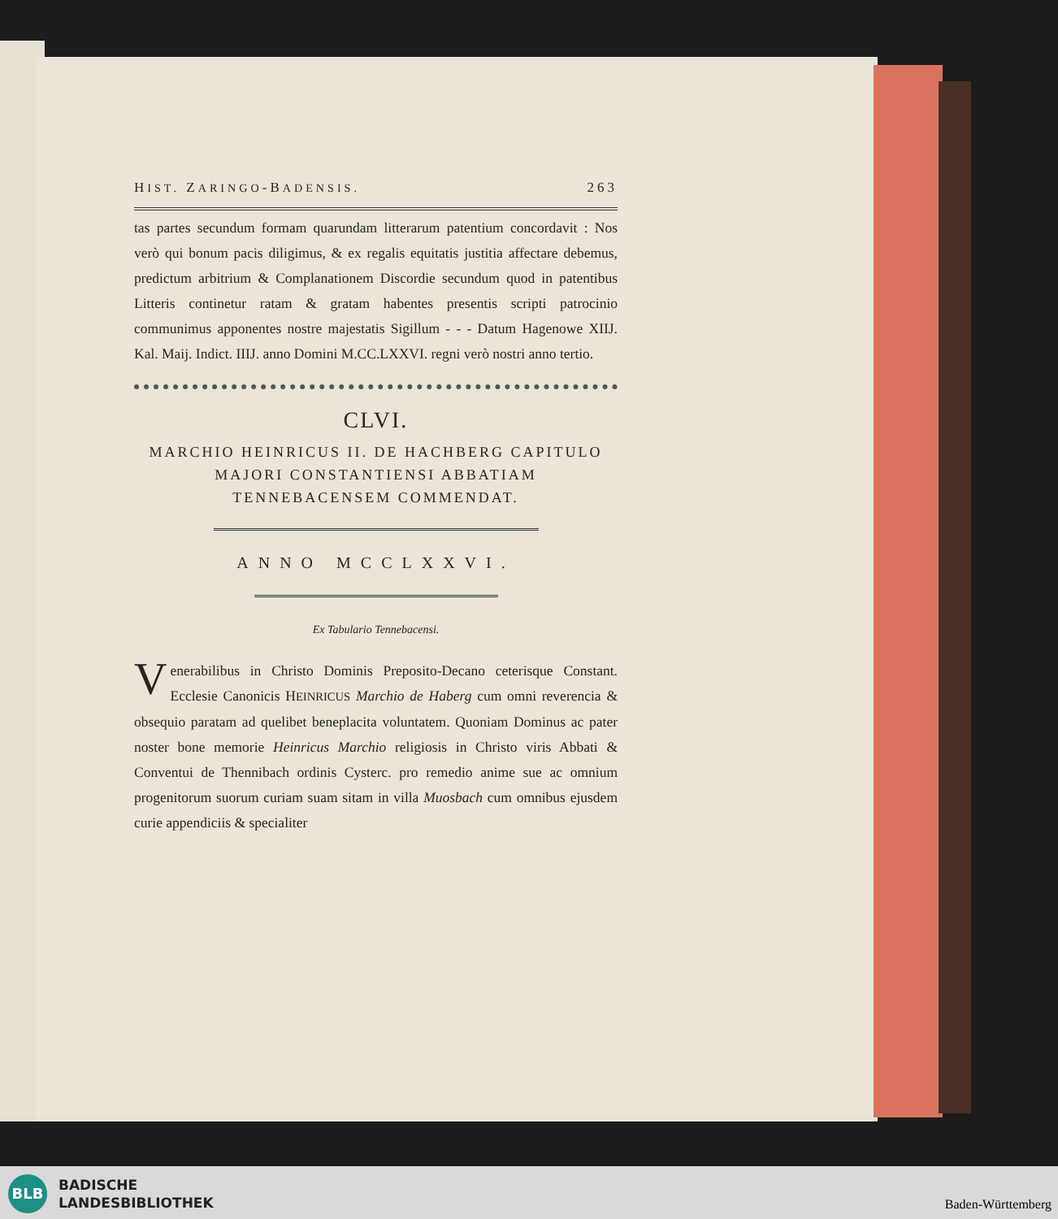HIST. ZARINGO-BADENSIS. 263
tas partes secundum formam quarundam litterarum patentium concordavit : Nos verò qui bonum pacis diligimus, & ex regalis equitatis justitia affectare debemus, predictum arbitrium & Complanationem Discordie secundum quod in patentibus Litteris continetur ratam & gratam habentes presentis scripti patrocinio communimus apponentes nostre majestatis Sigillum - - - Datum Hagenowe XIIJ. Kal. Maij. Indict. IIIJ. anno Domini M.CC.LXXVI. regni verò nostri anno tertio.
CLVI.
MARCHIO HEINRICUS II. DE HACHBERG CAPITULO MAJORI CONSTANTIENSI ABBATIAM TENNEBACENSEM COMMENDAT.
ANNO MCCLXXVI.
Ex Tabulario Tennebacensi.
Venerabilibus in Christo Dominis Preposito-Decano ceterisque Constant. Ecclesie Canonicis HEINRICUS Marchio de Haberg cum omni reverencia & obsequio paratam ad quelibet beneplacita voluntatem. Quoniam Dominus ac pater noster bone memorie Heinricus Marchio religiosis in Christo viris Abbati & Conventui de Thennibach ordinis Cysterc. pro remedio anime sue ac omnium progenitorum suorum curiam suam sitam in villa Muosbach cum omnibus ejusdem curie appendiciis & specialiter
BLB
BADISCHE
LANDESBIBLIOTHEK
Baden-Württemberg